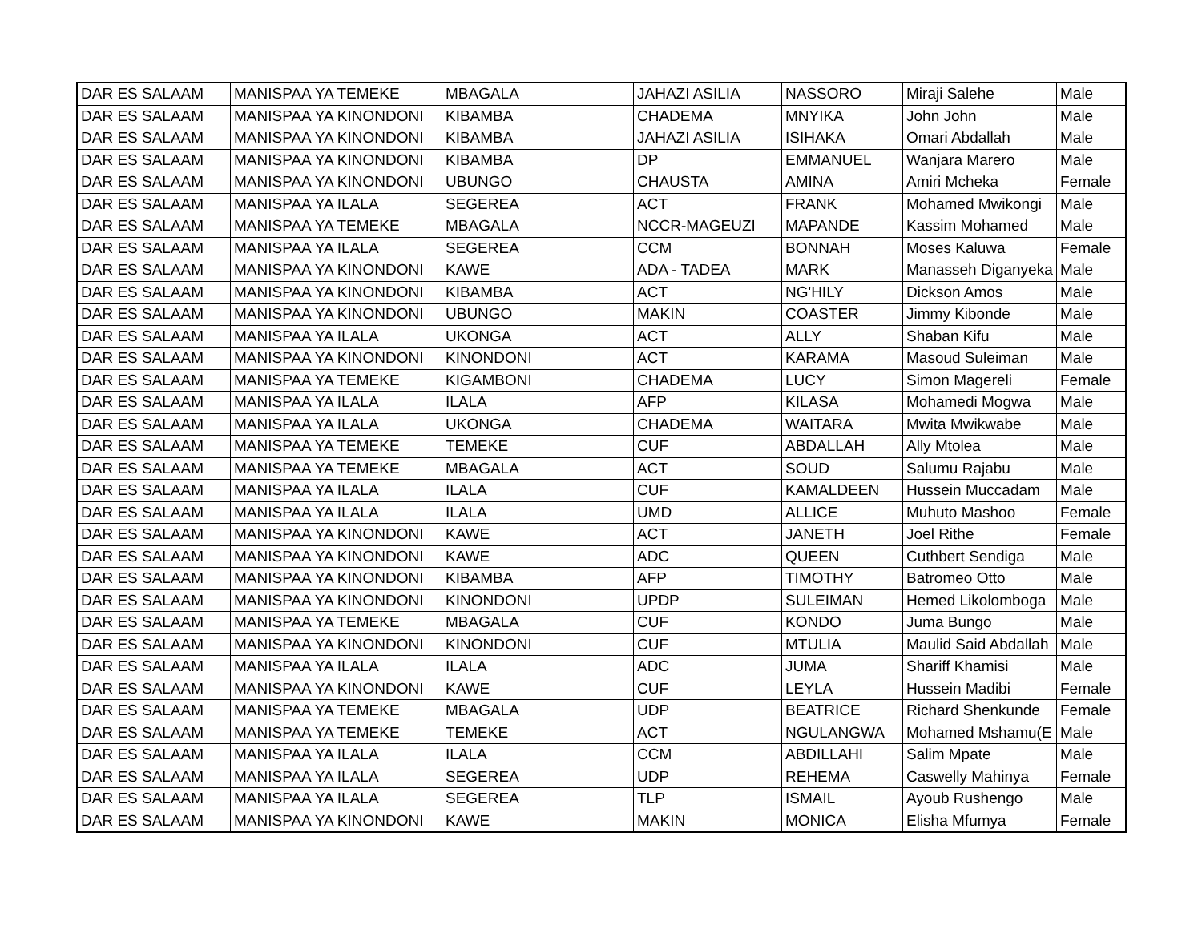| DAR ES SALAAM | MANISPAA YA TEMEKE | MBAGALA | JAHAZI ASILIA | NASSORO | Miraji Salehe | Male |
| DAR ES SALAAM | MANISPAA YA KINONDONI | KIBAMBA | CHADEMA | MNYIKA | John John | Male |
| DAR ES SALAAM | MANISPAA YA KINONDONI | KIBAMBA | JAHAZI ASILIA | ISIHAKA | Omari Abdallah | Male |
| DAR ES SALAAM | MANISPAA YA KINONDONI | KIBAMBA | DP | EMMANUEL | Wanjara Marero | Male |
| DAR ES SALAAM | MANISPAA YA KINONDONI | UBUNGO | CHAUSTA | AMINA | Amiri Mcheka | Female |
| DAR ES SALAAM | MANISPAA YA ILALA | SEGEREA | ACT | FRANK | Mohamed Mwikongi | Male |
| DAR ES SALAAM | MANISPAA YA TEMEKE | MBAGALA | NCCR-MAGEUZI | MAPANDE | Kassim Mohamed | Male |
| DAR ES SALAAM | MANISPAA YA ILALA | SEGEREA | CCM | BONNAH | Moses Kaluwa | Female |
| DAR ES SALAAM | MANISPAA YA KINONDONI | KAWE | ADA - TADEA | MARK | Manasseh Diganyeka | Male |
| DAR ES SALAAM | MANISPAA YA KINONDONI | KIBAMBA | ACT | NG'HILY | Dickson Amos | Male |
| DAR ES SALAAM | MANISPAA YA KINONDONI | UBUNGO | MAKIN | COASTER | Jimmy Kibonde | Male |
| DAR ES SALAAM | MANISPAA YA ILALA | UKONGA | ACT | ALLY | Shaban Kifu | Male |
| DAR ES SALAAM | MANISPAA YA KINONDONI | KINONDONI | ACT | KARAMA | Masoud Suleiman | Male |
| DAR ES SALAAM | MANISPAA YA TEMEKE | KIGAMBONI | CHADEMA | LUCY | Simon Magereli | Female |
| DAR ES SALAAM | MANISPAA YA ILALA | ILALA | AFP | KILASA | Mohamedi Mogwa | Male |
| DAR ES SALAAM | MANISPAA YA ILALA | UKONGA | CHADEMA | WAITARA | Mwita Mwikwabe | Male |
| DAR ES SALAAM | MANISPAA YA TEMEKE | TEMEKE | CUF | ABDALLAH | Ally Mtolea | Male |
| DAR ES SALAAM | MANISPAA YA TEMEKE | MBAGALA | ACT | SOUD | Salumu Rajabu | Male |
| DAR ES SALAAM | MANISPAA YA ILALA | ILALA | CUF | KAMALDEEN | Hussein Muccadam | Male |
| DAR ES SALAAM | MANISPAA YA ILALA | ILALA | UMD | ALLICE | Muhuto Mashoo | Female |
| DAR ES SALAAM | MANISPAA YA KINONDONI | KAWE | ACT | JANETH | Joel Rithe | Female |
| DAR ES SALAAM | MANISPAA YA KINONDONI | KAWE | ADC | QUEEN | Cuthbert Sendiga | Male |
| DAR ES SALAAM | MANISPAA YA KINONDONI | KIBAMBA | AFP | TIMOTHY | Batromeo Otto | Male |
| DAR ES SALAAM | MANISPAA YA KINONDONI | KINONDONI | UPDP | SULEIMAN | Hemed Likolomboga | Male |
| DAR ES SALAAM | MANISPAA YA TEMEKE | MBAGALA | CUF | KONDO | Juma Bungo | Male |
| DAR ES SALAAM | MANISPAA YA KINONDONI | KINONDONI | CUF | MTULIA | Maulid Said Abdallah | Male |
| DAR ES SALAAM | MANISPAA YA ILALA | ILALA | ADC | JUMA | Shariff Khamisi | Male |
| DAR ES SALAAM | MANISPAA YA KINONDONI | KAWE | CUF | LEYLA | Hussein Madibi | Female |
| DAR ES SALAAM | MANISPAA YA TEMEKE | MBAGALA | UDP | BEATRICE | Richard Shenkunde | Female |
| DAR ES SALAAM | MANISPAA YA TEMEKE | TEMEKE | ACT | NGULANGWA | Mohamed Mshamu(E | Male |
| DAR ES SALAAM | MANISPAA YA ILALA | ILALA | CCM | ABDILLAHI | Salim Mpate | Male |
| DAR ES SALAAM | MANISPAA YA ILALA | SEGEREA | UDP | REHEMA | Caswelly Mahinya | Female |
| DAR ES SALAAM | MANISPAA YA ILALA | SEGEREA | TLP | ISMAIL | Ayoub Rushengo | Male |
| DAR ES SALAAM | MANISPAA YA KINONDONI | KAWE | MAKIN | MONICA | Elisha Mfumya | Female |